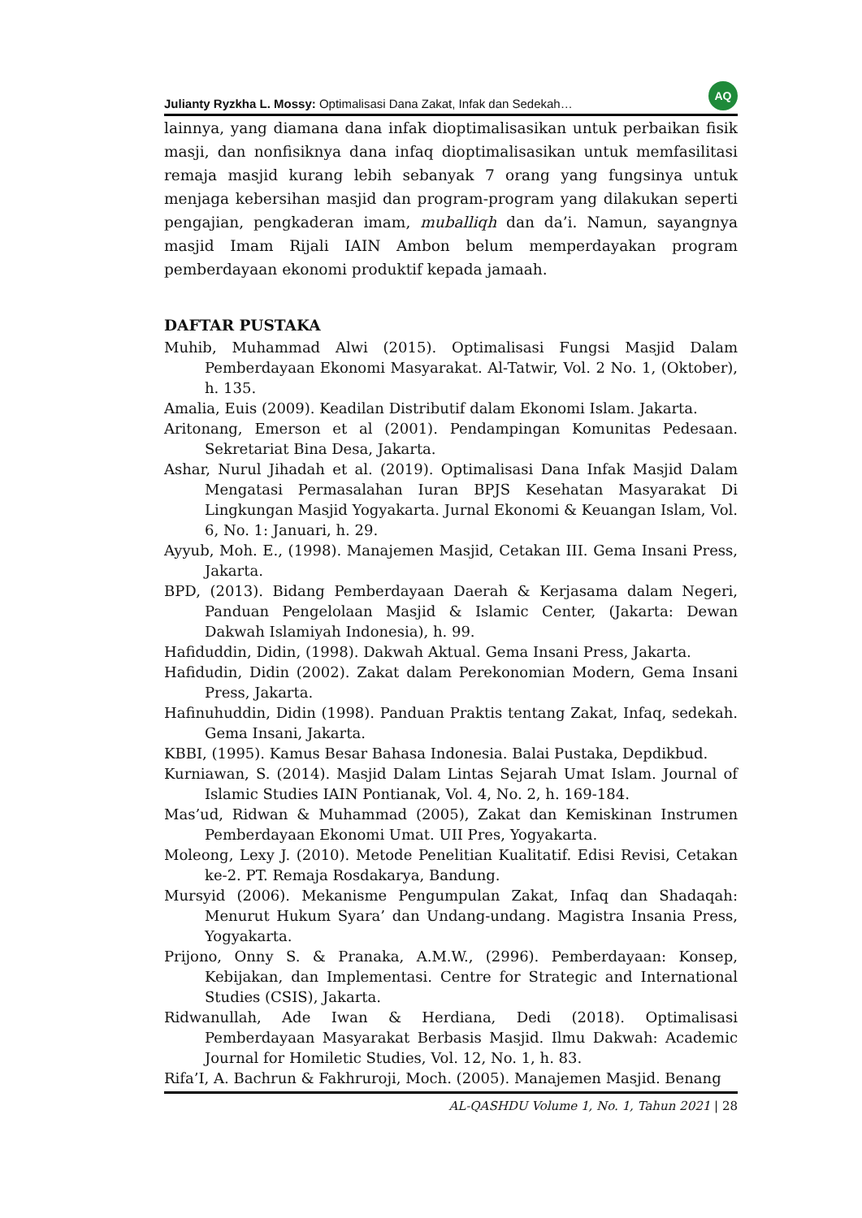Julianty Ryzkha L. Mossy: Optimalisasi Dana Zakat, Infak dan Sedekah… AQ
lainnya, yang diamana dana infak dioptimalisasikan untuk perbaikan fisik masji, dan nonfisiknya dana infaq dioptimalisasikan untuk memfasilitasi remaja masjid kurang lebih sebanyak 7 orang yang fungsinya untuk menjaga kebersihan masjid dan program-program yang dilakukan seperti pengajian, pengkaderan imam, muballiqh dan da’i. Namun, sayangnya masjid Imam Rijali IAIN Ambon belum memperdayakan program pemberdayaan ekonomi produktif kepada jamaah.
DAFTAR PUSTAKA
Muhib, Muhammad Alwi (2015). Optimalisasi Fungsi Masjid Dalam Pemberdayaan Ekonomi Masyarakat. Al-Tatwir, Vol. 2 No. 1, (Oktober), h. 135.
Amalia, Euis (2009). Keadilan Distributif dalam Ekonomi Islam. Jakarta.
Aritonang, Emerson et al (2001). Pendampingan Komunitas Pedesaan. Sekretariat Bina Desa, Jakarta.
Ashar, Nurul Jihadah et al. (2019). Optimalisasi Dana Infak Masjid Dalam Mengatasi Permasalahan Iuran BPJS Kesehatan Masyarakat Di Lingkungan Masjid Yogyakarta. Jurnal Ekonomi & Keuangan Islam, Vol. 6, No. 1: Januari, h. 29.
Ayyub, Moh. E., (1998). Manajemen Masjid, Cetakan III. Gema Insani Press, Jakarta.
BPD, (2013). Bidang Pemberdayaan Daerah & Kerjasama dalam Negeri, Panduan Pengelolaan Masjid & Islamic Center, (Jakarta: Dewan Dakwah Islamiyah Indonesia), h. 99.
Hafiduddin, Didin, (1998). Dakwah Aktual. Gema Insani Press, Jakarta.
Hafidudin, Didin (2002). Zakat dalam Perekonomian Modern, Gema Insani Press, Jakarta.
Hafinuhuddin, Didin (1998). Panduan Praktis tentang Zakat, Infaq, sedekah. Gema Insani, Jakarta.
KBBI, (1995). Kamus Besar Bahasa Indonesia. Balai Pustaka, Depdikbud.
Kurniawan, S. (2014). Masjid Dalam Lintas Sejarah Umat Islam. Journal of Islamic Studies IAIN Pontianak, Vol. 4, No. 2, h. 169-184.
Mas’ud, Ridwan & Muhammad (2005), Zakat dan Kemiskinan Instrumen Pemberdayaan Ekonomi Umat. UII Pres, Yogyakarta.
Moleong, Lexy J. (2010). Metode Penelitian Kualitatif. Edisi Revisi, Cetakan ke-2. PT. Remaja Rosdakarya, Bandung.
Mursyid (2006). Mekanisme Pengumpulan Zakat, Infaq dan Shadaqah: Menurut Hukum Syara’ dan Undang-undang. Magistra Insania Press, Yogyakarta.
Prijono, Onny S. & Pranaka, A.M.W., (2996). Pemberdayaan: Konsep, Kebijakan, dan Implementasi. Centre for Strategic and International Studies (CSIS), Jakarta.
Ridwanullah, Ade Iwan & Herdiana, Dedi (2018). Optimalisasi Pemberdayaan Masyarakat Berbasis Masjid. Ilmu Dakwah: Academic Journal for Homiletic Studies, Vol. 12, No. 1, h. 83.
Rifa’I, A. Bachrun & Fakhruroji, Moch. (2005). Manajemen Masjid. Benang
AL-QASHDU Volume 1, No. 1, Tahun 2021 | 28